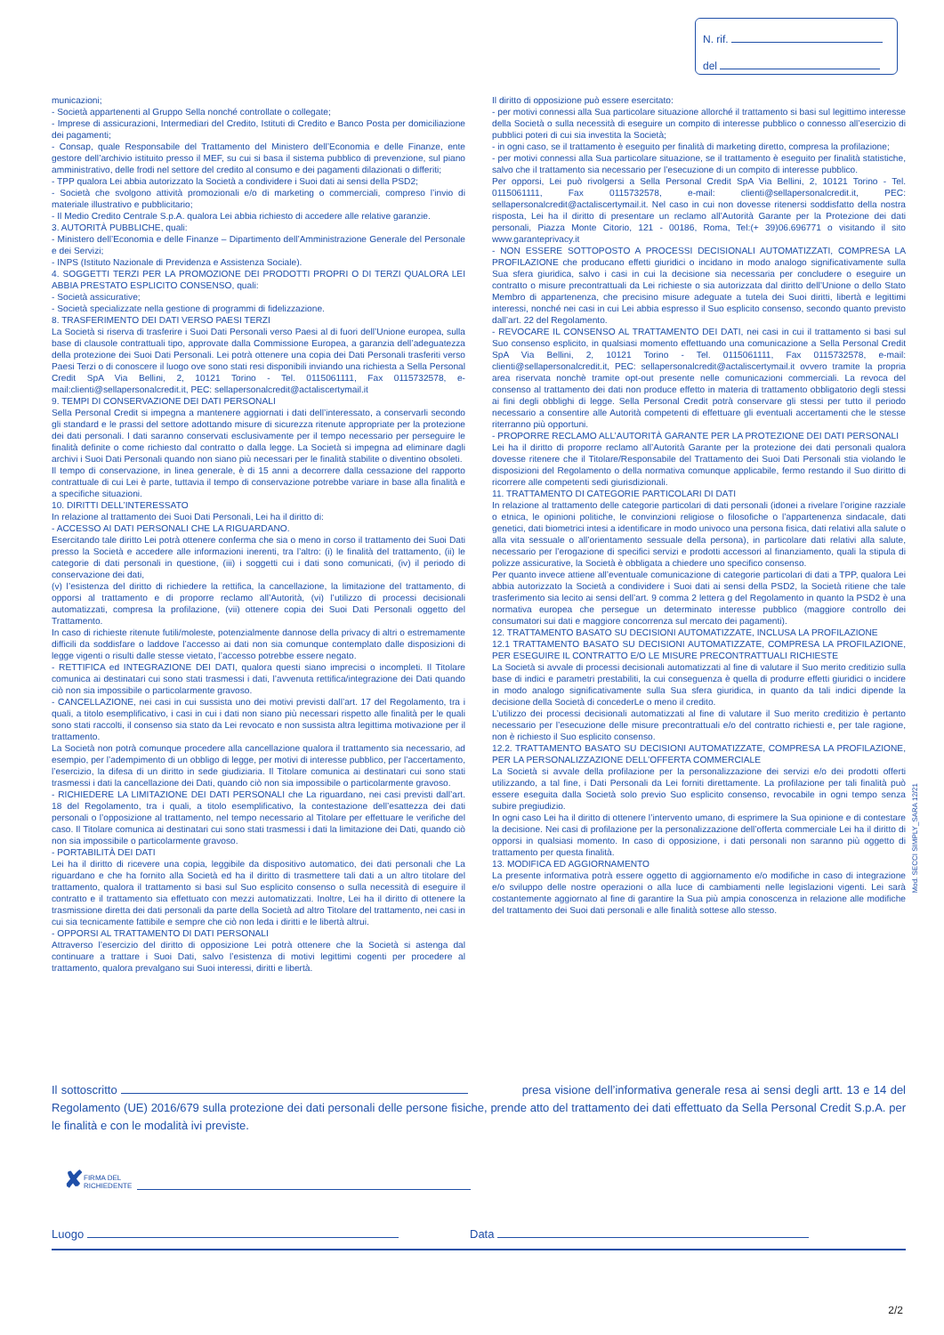N. rif.
del
municazioni;
- Società appartenenti al Gruppo Sella nonché controllate o collegate;
- Imprese di assicurazioni, Intermediari del Credito, Istituti di Credito e Banco Posta per domiciliazione dei pagamenti;
- Consap, quale Responsabile del Trattamento del Ministero dell’Economia e delle Finanze, ente gestore dell’archivio istituito presso il MEF, su cui si basa il sistema pubblico di prevenzione, sul piano amministrativo, delle frodi nel settore del credito al consumo e dei pagamenti dilazionati o differiti;
- TPP qualora Lei abbia autorizzato la Società a condividere i Suoi dati ai sensi della PSD2;
- Società che svolgono attività promozionali e/o di marketing o commerciali, compreso l’invio di materiale illustrativo e pubblicitario;
- Il Medio Credito Centrale S.p.A. qualora Lei abbia richiesto di accedere alle relative garanzie.
3. AUTORITÀ PUBBLICHE, quali:
- Ministero dell’Economia e delle Finanze – Dipartimento dell’Amministrazione Generale del Personale e dei Servizi;
- INPS (Istituto Nazionale di Previdenza e Assistenza Sociale).
4. SOGGETTI TERZI PER LA PROMOZIONE DEI PRODOTTI PROPRI O DI TERZI QUALORA LEI ABBIA PRESTATO ESPLICITO CONSENSO, quali:
- Società assicurative;
- Società specializzate nella gestione di programmi di fidelizzazione.
8. TRASFERIMENTO DEI DATI VERSO PAESI TERZI
La Società si riserva di trasferire i Suoi Dati Personali verso Paesi al di fuori dell’Unione europea, sulla base di clausole contrattuali tipo, approvate dalla Commissione Europea, a garanzia dell’adeguatezza della protezione dei Suoi Dati Personali. Lei potrà ottenere una copia dei Dati Personali trasferiti verso Paesi Terzi o di conoscere il luogo ove sono stati resi disponibili inviando una richiesta a Sella Personal Credit SpA Via Bellini, 2, 10121 Torino - Tel. 0115061111, Fax 0115732578, e-mail:clienti@sellapersonalcredit.it, PEC: sellapersonalcredit@actaliscertymail.it
9. TEMPI DI CONSERVAZIONE DEI DATI PERSONALI
Sella Personal Credit si impegna a mantenere aggiornati i dati dell’interessato, a conservarli secondo gli standard e le prassi del settore adottando misure di sicurezza ritenute appropriate per la protezione dei dati personali. I dati saranno conservati esclusivamente per il tempo necessario per perseguire le finalità definite o come richiesto dal contratto o dalla legge. La Società si impegna ad eliminare dagli archivi i Suoi Dati Personali quando non siano più necessari per le finalità stabilite o diventino obsoleti.
Il tempo di conservazione, in linea generale, è di 15 anni a decorrere dalla cessazione del rapporto contrattuale di cui Lei è parte, tuttavia il tempo di conservazione potrebbe variare in base alla finalità e a specifiche situazioni.
10. DIRITTI DELL’INTERESSATO
In relazione al trattamento dei Suoi Dati Personali, Lei ha il diritto di:
- ACCESSO AI DATI PERSONALI CHE LA RIGUARDANO.
Esercitando tale diritto Lei potrà ottenere conferma che sia o meno in corso il trattamento dei Suoi Dati presso la Società e accedere alle informazioni inerenti, tra l’altro: (i) le finalità del trattamento, (ii) le categorie di dati personali in questione, (iii) i soggetti cui i dati sono comunicati, (iv) il periodo di conservazione dei dati,
(v) l’esistenza del diritto di richiedere la rettifica, la cancellazione, la limitazione del trattamento, di opporsi al trattamento e di proporre reclamo all’Autorità, (vi) l’utilizzo di processi decisionali automatizzati, compresa la profilazione, (vii) ottenere copia dei Suoi Dati Personali oggetto del Trattamento.
In caso di richieste ritenute futili/moleste, potenzialmente dannose della privacy di altri o estremamente difficili da soddisfare o laddove l’accesso ai dati non sia comunque contemplato dalle disposizioni di legge vigenti o risulti dalle stesse vietato, l’accesso potrebbe essere negato.
- RETTIFICA ed INTEGRAZIONE DEI DATI, qualora questi siano imprecisi o incompleti. Il Titolare comunica ai destinatari cui sono stati trasmessi i dati, l’avvenuta rettifica/integrazione dei Dati quando ciò non sia impossibile o particolarmente gravoso.
- CANCELLAZIONE, nei casi in cui sussista uno dei motivi previsti dall’art. 17 del Regolamento, tra i quali, a titolo esemplificativo, i casi in cui i dati non siano più necessari rispetto alle finalità per le quali sono stati raccolti, il consenso sia stato da Lei revocato e non sussista altra legittima motivazione per il trattamento.
La Società non potrà comunque procedere alla cancellazione qualora il trattamento sia necessario, ad esempio, per l’adempimento di un obbligo di legge, per motivi di interesse pubblico, per l’accertamento, l’esercizio, la difesa di un diritto in sede giudiziaria. Il Titolare comunica ai destinatari cui sono stati trasmessi i dati la cancellazione dei Dati, quando ciò non sia impossibile o particolarmente gravoso.
- RICHIEDERE LA LIMITAZIONE DEI DATI PERSONALI che La riguardano, nei casi previsti dall’art. 18 del Regolamento, tra i quali, a titolo esemplificativo, la contestazione dell’esattezza dei dati personali o l’opposizione al trattamento, nel tempo necessario al Titolare per effettuare le verifiche del caso. Il Titolare comunica ai destinatari cui sono stati trasmessi i dati la limitazione dei Dati, quando ciò non sia impossibile o particolarmente gravoso.
- PORTABILITÀ DEI DATI
Lei ha il diritto di ricevere una copia, leggibile da dispositivo automatico, dei dati personali che La riguardano e che ha fornito alla Società ed ha il diritto di trasmettere tali dati a un altro titolare del trattamento, qualora il trattamento si basi sul Suo esplicito consenso o sulla necessità di eseguire il contratto e il trattamento sia effettuato con mezzi automatizzati. Inoltre, Lei ha il diritto di ottenere la trasmissione diretta dei dati personali da parte della Società ad altro Titolare del trattamento, nei casi in cui sia tecnicamente fattibile e sempre che ciò non leda i diritti e le libertà altrui.
- OPPORSI AL TRATTAMENTO DI DATI PERSONALI
Attraverso l’esercizio del diritto di opposizione Lei potrà ottenere che la Società si astenga dal continuare a trattare i Suoi Dati, salvo l’esistenza di motivi legittimi cogenti per procedere al trattamento, qualora prevalgano sui Suoi interessi, diritti e libertà.
Il diritto di opposizione può essere esercitato:
- per motivi connessi alla Sua particolare situazione allorché il trattamento si basi sul legittimo interesse della Società o sulla necessità di eseguire un compito di interesse pubblico o connesso all’esercizio di pubblici poteri di cui sia investita la Società;
- in ogni caso, se il trattamento è eseguito per finalità di marketing diretto, compresa la profilazione;
- per motivi connessi alla Sua particolare situazione, se il trattamento è eseguito per finalità statistiche, salvo che il trattamento sia necessario per l’esecuzione di un compito di interesse pubblico.
Per opporsi, Lei può rivolgersi a Sella Personal Credit SpA Via Bellini, 2, 10121 Torino - Tel. 0115061111, Fax 0115732578, e-mail: clienti@sellapersonalcredit.it, PEC: sellapersonalcredit@actaliscertymail.it. Nel caso in cui non dovesse ritenersi soddisfatto della nostra risposta, Lei ha il diritto di presentare un reclamo all’Autorità Garante per la Protezione dei dati personali, Piazza Monte Citorio, 121 - 00186, Roma, Tel:(+ 39)06.696771 o visitando il sito www.garanteprivacy.it
- NON ESSERE SOTTOPOSTO A PROCESSI DECISIONALI AUTOMATIZZATI, COMPRESA LA PROFILAZIONE che producano effetti giuridici o incidano in modo analogo significativamente sulla Sua sfera giuridica, salvo i casi in cui la decisione sia necessaria per concludere o eseguire un contratto o misure precontrattuali da Lei richieste o sia autorizzata dal diritto dell’Unione o dello Stato Membro di appartenenza, che precisino misure adeguate a tutela dei Suoi diritti, libertà e legittimi interessi, nonché nei casi in cui Lei abbia espresso il Suo esplicito consenso, secondo quanto previsto dall’art. 22 del Regolamento.
- REVOCARE IL CONSENSO AL TRATTAMENTO DEI DATI, nei casi in cui il trattamento si basi sul Suo consenso esplicito, in qualsiasi momento effettuando una comunicazione a Sella Personal Credit SpA Via Bellini, 2, 10121 Torino - Tel. 0115061111, Fax 0115732578, e-mail: clienti@sellapersonalcredit.it, PEC: sellapersonalcredit@actaliscertymail.it ovvero tramite la propria area riservata nonchè tramite opt-out presente nelle comunicazioni commerciali. La revoca del consenso al trattamento dei dati non produce effetto in materia di trattamento obbligatorio degli stessi ai fini degli obblighi di legge. Sella Personal Credit potrà conservare gli stessi per tutto il periodo necessario a consentire alle Autorità competenti di effettuare gli eventuali accertamenti che le stesse riterranno più opportuni.
- PROPORRE RECLAMO ALL’AUTORITÀ GARANTE PER LA PROTEZIONE DEI DATI PERSONALI
Lei ha il diritto di proporre reclamo all’Autorità Garante per la protezione dei dati personali qualora dovesse ritenere che il Titolare/Responsabile del Trattamento dei Suoi Dati Personali stia violando le disposizioni del Regolamento o della normativa comunque applicabile, fermo restando il Suo diritto di ricorrere alle competenti sedi giurisdizionali.
11. TRATTAMENTO DI CATEGORIE PARTICOLARI DI DATI
In relazione al trattamento delle categorie particolari di dati personali (idonei a rivelare l’origine razziale o etnica, le opinioni politiche, le convinzioni religiose o filosofiche o l’appartenenza sindacale, dati genetici, dati biometrici intesi a identificare in modo univoco una persona fisica, dati relativi alla salute o alla vita sessuale o all’orientamento sessuale della persona), in particolare dati relativi alla salute, necessario per l’erogazione di specifici servizi e prodotti accessori al finanziamento, quali la stipula di polizze assicurative, la Società è obbligata a chiedere uno specifico consenso.
Per quanto invece attiene all’eventuale comunicazione di categorie particolari di dati a TPP, qualora Lei abbia autorizzato la Società a condividere i Suoi dati ai sensi della PSD2, la Società ritiene che tale trasferimento sia lecito ai sensi dell’art. 9 comma 2 lettera g del Regolamento in quanto la PSD2 è una normativa europea che persegue un determinato interesse pubblico (maggiore controllo dei consumatori sui dati e maggiore concorrenza sul mercato dei pagamenti).
12. TRATTAMENTO BASATO SU DECISIONI AUTOMATIZZATE, INCLUSA LA PROFILAZIONE
12.1 TRATTAMENTO BASATO SU DECISIONI AUTOMATIZZATE, COMPRESA LA PROFILAZIONE, PER ESEGUIRE IL CONTRATTO E/O LE MISURE PRECONTRATTUALI RICHIESTE
La Società si avvale di processi decisionali automatizzati al fine di valutare il Suo merito creditizio sulla base di indici e parametri prestabiliti, la cui conseguenza è quella di produrre effetti giuridici o incidere in modo analogo significativamente sulla Sua sfera giuridica, in quanto da tali indici dipende la decisione della Società di concederLe o meno il credito.
L’utilizzo dei processi decisionali automatizzati al fine di valutare il Suo merito creditizio è pertanto necessario per l’esecuzione delle misure precontrattuali e/o del contratto richiesti e, per tale ragione, non è richiesto il Suo esplicito consenso.
12.2. TRATTAMENTO BASATO SU DECISIONI AUTOMATIZZATE, COMPRESA LA PROFILAZIONE, PER LA PERSONALIZZAZIONE DELL’OFFERTA COMMERCIALE
La Società si avvale della profilazione per la personalizzazione dei servizi e/o dei prodotti offerti utilizzando, a tal fine, i Dati Personali da Lei forniti direttamente. La profilazione per tali finalità può essere eseguita dalla Società solo previo Suo esplicito consenso, revocabile in ogni tempo senza subire pregiudizio.
In ogni caso Lei ha il diritto di ottenere l’intervento umano, di esprimere la Sua opinione e di contestare la decisione. Nei casi di profilazione per la personalizzazione dell’offerta commerciale Lei ha il diritto di opporsi in qualsiasi momento. In caso di opposizione, i dati personali non saranno più oggetto di trattamento per questa finalità.
13. MODIFICA ED AGGIORNAMENTO
La presente informativa potrà essere oggetto di aggiornamento e/o modifiche in caso di integrazione e/o sviluppo delle nostre operazioni o alla luce di cambiamenti nelle legislazioni vigenti. Lei sarà costantemente aggiornato al fine di garantire la Sua più ampia conoscenza in relazione alle modifiche del trattamento dei Suoi dati personali e alle finalità sottese allo stesso.
Mod. SECCI SIMPLY_SARA 12/21
Il sottoscritto presa visione dell’informativa generale resa ai sensi degli artt. 13 e 14 del Regolamento (UE) 2016/679 sulla protezione dei dati personali delle persone fisiche, prende atto del trattamento dei dati effettuato da Sella Personal Credit S.p.A. per le finalità e con le modalità ivi previste.
✘ FIRMA DEL
RICHIEDENTE
Luogo Data
2/2